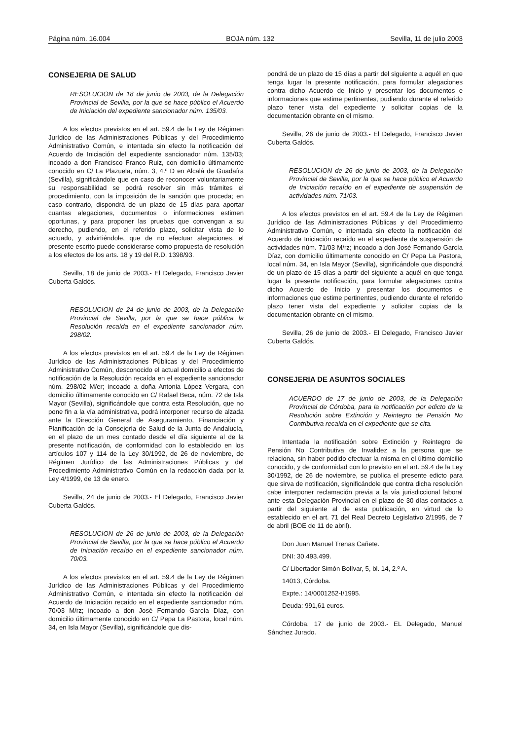Página núm. 16.004 BOJA núm. 132 Sevilla, 11 de julio 2003
CONSEJERIA DE SALUD
RESOLUCION de 18 de junio de 2003, de la Delegación Provincial de Sevilla, por la que se hace público el Acuerdo de Iniciación del expediente sancionador núm. 135/03.
A los efectos previstos en el art. 59.4 de la Ley de Régimen Jurídico de las Administraciones Públicas y del Procedimiento Administrativo Común, e intentada sin efecto la notificación del Acuerdo de Iniciación del expediente sancionador núm. 135/03; incoado a don Francisco Franco Ruiz, con domicilio últimamente conocido en C/ La Plazuela, núm. 3, 4.º D en Alcalá de Guadaíra (Sevilla), significándole que en caso de reconocer voluntariamente su responsabilidad se podrá resolver sin más trámites el procedimiento, con la imposición de la sanción que proceda; en caso contrario, dispondrá de un plazo de 15 días para aportar cuantas alegaciones, documentos o informaciones estimen oportunas, y para proponer las pruebas que convengan a su derecho, pudiendo, en el referido plazo, solicitar vista de lo actuado, y advirtiéndole, que de no efectuar alegaciones, el presente escrito puede considerarse como propuesta de resolución a los efectos de los arts. 18 y 19 del R.D. 1398/93.
Sevilla, 18 de junio de 2003.- El Delegado, Francisco Javier Cuberta Galdós.
RESOLUCION de 24 de junio de 2003, de la Delegación Provincial de Sevilla, por la que se hace pública la Resolución recaída en el expediente sancionador núm. 298/02.
A los efectos previstos en el art. 59.4 de la Ley de Régimen Jurídico de las Administraciones Públicas y del Procedimiento Administrativo Común, desconocido el actual domicilio a efectos de notificación de la Resolución recaída en el expediente sancionador núm. 298/02 M/er; incoado a doña Antonia López Vergara, con domicilio últimamente conocido en C/ Rafael Beca, núm. 72 de Isla Mayor (Sevilla), significándole que contra esta Resolución, que no pone fin a la vía administrativa, podrá interponer recurso de alzada ante la Dirección General de Aseguramiento, Financiación y Planificación de la Consejería de Salud de la Junta de Andalucía, en el plazo de un mes contado desde el día siguiente al de la presente notificación, de conformidad con lo establecido en los artículos 107 y 114 de la Ley 30/1992, de 26 de noviembre, de Régimen Jurídico de las Administraciones Públicas y del Procedimiento Administrativo Común en la redacción dada por la Ley 4/1999, de 13 de enero.
Sevilla, 24 de junio de 2003.- El Delegado, Francisco Javier Cuberta Galdós.
RESOLUCION de 26 de junio de 2003, de la Delegación Provincial de Sevilla, por la que se hace público el Acuerdo de Iniciación recaído en el expediente sancionador núm. 70/03.
A los efectos previstos en el art. 59.4 de la Ley de Régimen Jurídico de las Administraciones Públicas y del Procedimiento Administrativo Común, e intentada sin efecto la notificación del Acuerdo de Iniciación recaído en el expediente sancionador núm. 70/03 M/rz; incoado a don José Fernando García Díaz, con domicilio últimamente conocido en C/ Pepa La Pastora, local núm. 34, en Isla Mayor (Sevilla), significándole que dis-
pondrá de un plazo de 15 días a partir del siguiente a aquél en que tenga lugar la presente notificación, para formular alegaciones contra dicho Acuerdo de Inicio y presentar los documentos e informaciones que estime pertinentes, pudiendo durante el referido plazo tener vista del expediente y solicitar copias de la documentación obrante en el mismo.
Sevilla, 26 de junio de 2003.- El Delegado, Francisco Javier Cuberta Galdós.
RESOLUCION de 26 de junio de 2003, de la Delegación Provincial de Sevilla, por la que se hace público el Acuerdo de Iniciación recaído en el expediente de suspensión de actividades núm. 71/03.
A los efectos previstos en el art. 59.4 de la Ley de Régimen Jurídico de las Administraciones Públicas y del Procedimiento Administrativo Común, e intentada sin efecto la notificación del Acuerdo de Iniciación recaído en el expediente de suspensión de actividades núm. 71/03 M/rz; incoado a don José Fernando García Díaz, con domicilio últimamente conocido en C/ Pepa La Pastora, local núm. 34, en Isla Mayor (Sevilla), significándole que dispondrá de un plazo de 15 días a partir del siguiente a aquél en que tenga lugar la presente notificación, para formular alegaciones contra dicho Acuerdo de Inicio y presentar los documentos e informaciones que estime pertinentes, pudiendo durante el referido plazo tener vista del expediente y solicitar copias de la documentación obrante en el mismo.
Sevilla, 26 de junio de 2003.- El Delegado, Francisco Javier Cuberta Galdós.
CONSEJERIA DE ASUNTOS SOCIALES
ACUERDO de 17 de junio de 2003, de la Delegación Provincial de Córdoba, para la notificación por edicto de la Resolución sobre Extinción y Reintegro de Pensión No Contributiva recaída en el expediente que se cita.
Intentada la notificación sobre Extinción y Reintegro de Pensión No Contributiva de Invalidez a la persona que se relaciona, sin haber podido efectuar la misma en el último domicilio conocido, y de conformidad con lo previsto en el art. 59.4 de la Ley 30/1992, de 26 de noviembre, se publica el presente edicto para que sirva de notificación, significándole que contra dicha resolución cabe interponer reclamación previa a la vía jurisdiccional laboral ante esta Delegación Provincial en el plazo de 30 días contados a partir del siguiente al de esta publicación, en virtud de lo establecido en el art. 71 del Real Decreto Legislativo 2/1995, de 7 de abril (BOE de 11 de abril).
Don Juan Manuel Trenas Cañete.
DNI: 30.493.499.
C/ Libertador Simón Bolívar, 5, bl. 14, 2.º A.
14013, Córdoba.
Expte.: 14/0001252-I/1995.
Deuda: 991,61 euros.
Córdoba, 17 de junio de 2003.- EL Delegado, Manuel Sánchez Jurado.